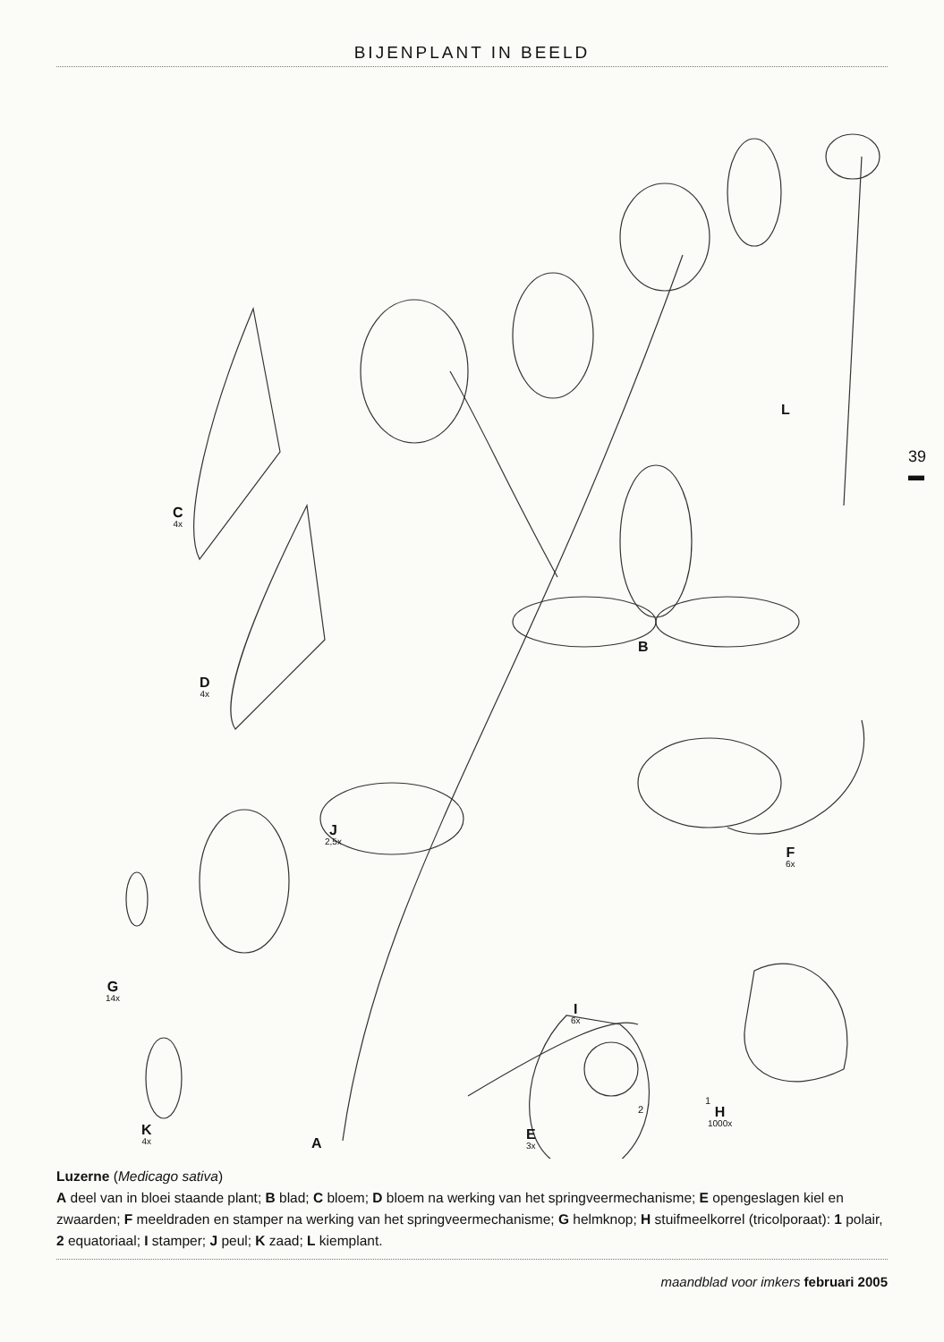BIJENPLANT IN BEELD
39
▬
C
4x
D
4x
J
2,5x
G
14x
K
4x
A
E
3x
I
6x
2
1
H
1000x
F
6x
B
L
Luzerne (Medicago sativa)
A deel van in bloei staande plant; B blad; C bloem; D bloem na werking van het springveermechanisme; E opengeslagen kiel en zwaarden; F meeldraden en stamper na werking van het springveermechanisme; G helmknop; H stuifmeelkorrel (tricolporaat): 1 polair, 2 equatoriaal; I stamper; J peul; K zaad; L kiemplant.
maandblad voor imkers februari 2005